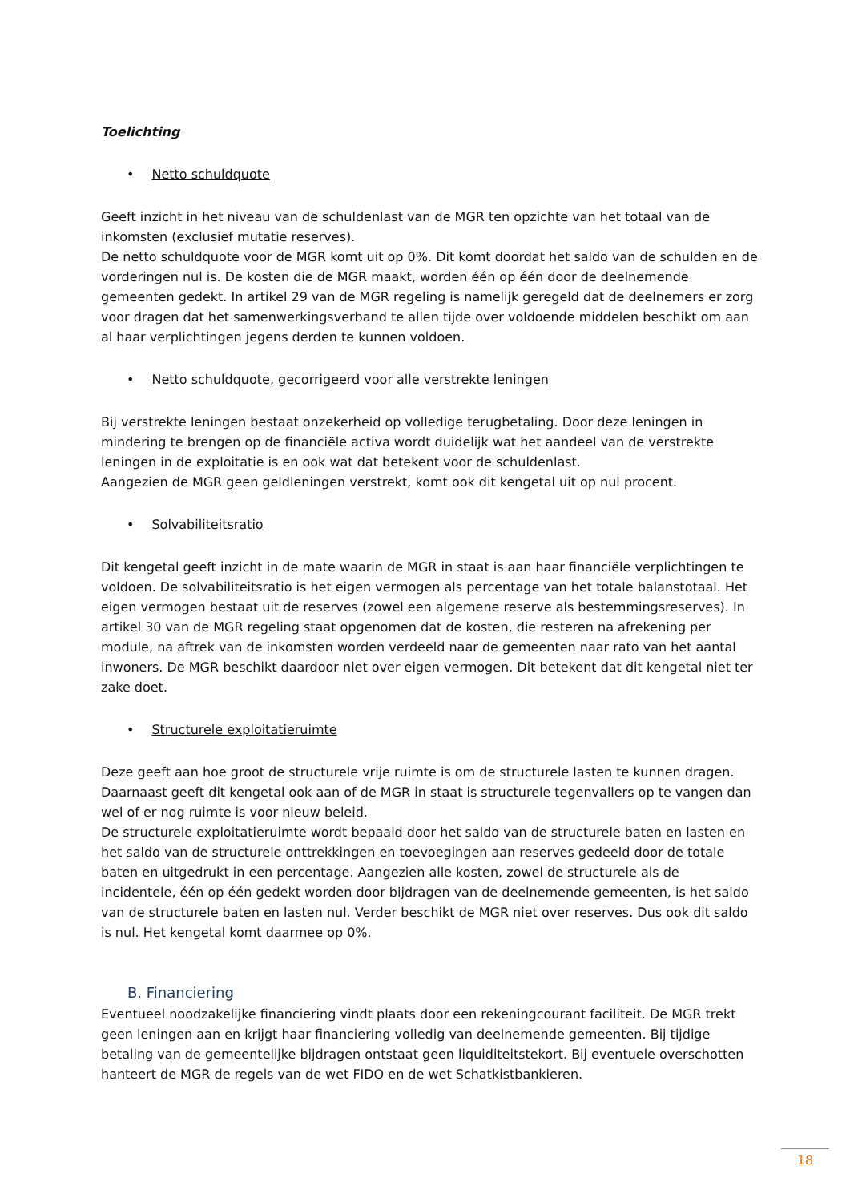Toelichting
• Netto schuldquote
Geeft inzicht in het niveau van de schuldenlast van de MGR ten opzichte van het totaal van de inkomsten (exclusief mutatie reserves).
De netto schuldquote voor de MGR komt uit op 0%. Dit komt doordat het saldo van de schulden en de vorderingen nul is. De kosten die de MGR maakt, worden één op één door de deelnemende gemeenten gedekt. In artikel 29 van de MGR regeling is namelijk geregeld dat de deelnemers er zorg voor dragen dat het samenwerkingsverband te allen tijde over voldoende middelen beschikt om aan al haar verplichtingen jegens derden te kunnen voldoen.
• Netto schuldquote, gecorrigeerd voor alle verstrekte leningen
Bij verstrekte leningen bestaat onzekerheid op volledige terugbetaling. Door deze leningen in mindering te brengen op de financiële activa wordt duidelijk wat het aandeel van de verstrekte leningen in de exploitatie is en ook wat dat betekent voor de schuldenlast.
Aangezien de MGR geen geldleningen verstrekt, komt ook dit kengetal uit op nul procent.
• Solvabiliteitsratio
Dit kengetal geeft inzicht in de mate waarin de MGR in staat is aan haar financiële verplichtingen te voldoen. De solvabiliteitsratio is het eigen vermogen als percentage van het totale balanstotaal. Het eigen vermogen bestaat uit de reserves (zowel een algemene reserve als bestemmingsreserves). In artikel 30 van de MGR regeling staat opgenomen dat de kosten, die resteren na afrekening per module, na aftrek van de inkomsten worden verdeeld naar de gemeenten naar rato van het aantal inwoners. De MGR beschikt daardoor niet over eigen vermogen. Dit betekent dat dit kengetal niet ter zake doet.
• Structurele exploitatieruimte
Deze geeft aan hoe groot de structurele vrije ruimte is om de structurele lasten te kunnen dragen. Daarnaast geeft dit kengetal ook aan of de MGR in staat is structurele tegenvallers op te vangen dan wel of er nog ruimte is voor nieuw beleid.
De structurele exploitatieruimte wordt bepaald door het saldo van de structurele baten en lasten en het saldo van de structurele onttrekkingen en toevoegingen aan reserves gedeeld door de totale baten en uitgedrukt in een percentage. Aangezien alle kosten, zowel de structurele als de incidentele, één op één gedekt worden door bijdragen van de deelnemende gemeenten, is het saldo van de structurele baten en lasten nul. Verder beschikt de MGR niet over reserves. Dus ook dit saldo is nul. Het kengetal komt daarmee op 0%.
B. Financiering
Eventueel noodzakelijke financiering vindt plaats door een rekeningcourant faciliteit. De MGR trekt geen leningen aan en krijgt haar financiering volledig van deelnemende gemeenten. Bij tijdige betaling van de gemeentelijke bijdragen ontstaat geen liquiditeitstekort. Bij eventuele overschotten hanteert de MGR de regels van de wet FIDO en de wet Schatkistbankieren.
18